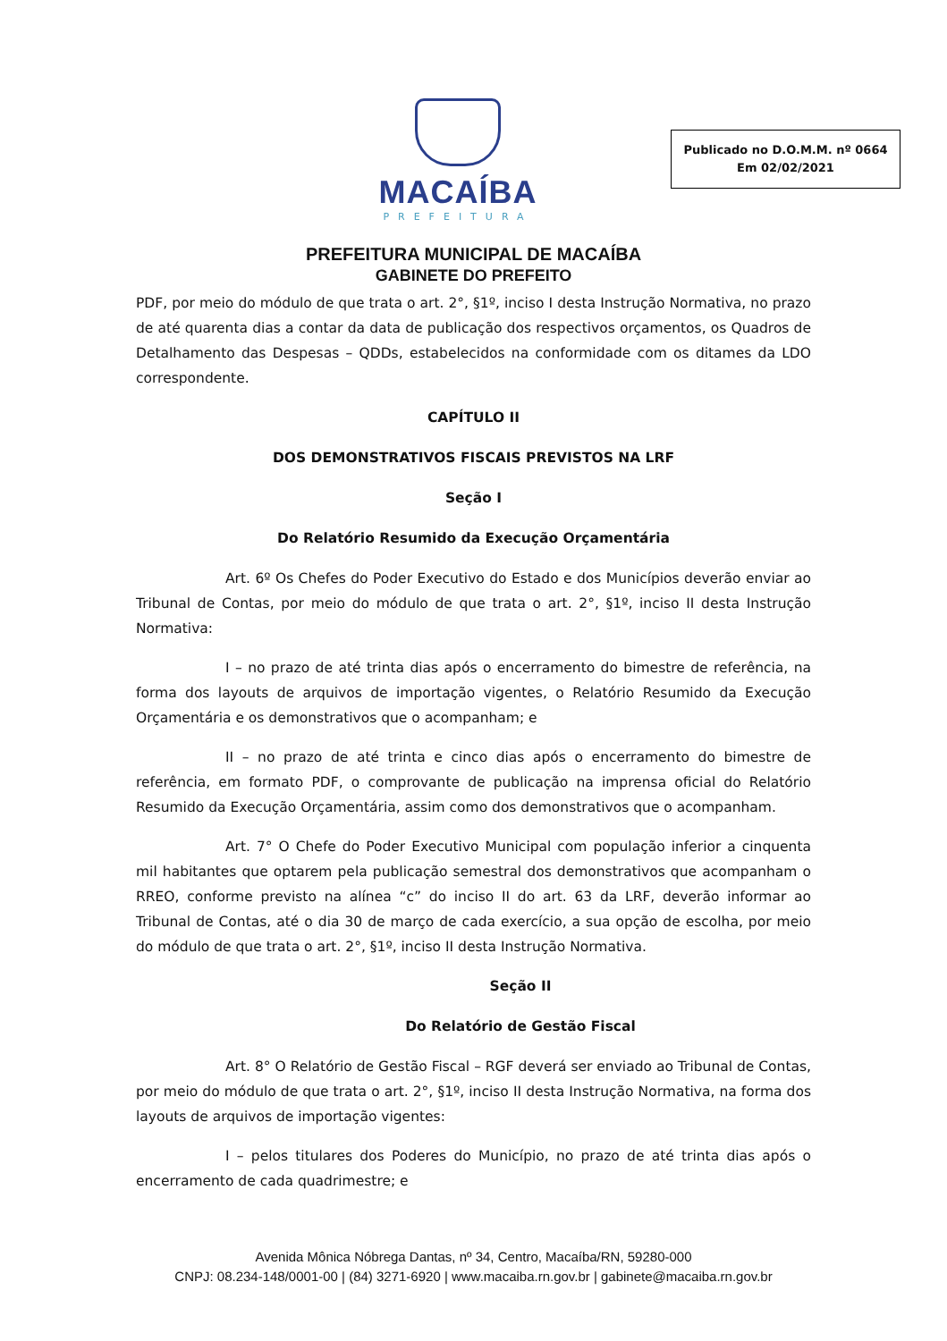MACAÍBA
PREFEITURA
Publicado no D.O.M.M. nº 0664
Em 02/02/2021
PREFEITURA MUNICIPAL DE MACAÍBA
GABINETE DO PREFEITO
PDF, por meio do módulo de que trata o art. 2°, §1º, inciso I desta Instrução Normativa, no prazo de até quarenta dias a contar da data de publicação dos respectivos orçamentos, os Quadros de Detalhamento das Despesas – QDDs, estabelecidos na conformidade com os ditames da LDO correspondente.
CAPÍTULO II
DOS DEMONSTRATIVOS FISCAIS PREVISTOS NA LRF
Seção I
Do Relatório Resumido da Execução Orçamentária
Art. 6º Os Chefes do Poder Executivo do Estado e dos Municípios deverão enviar ao Tribunal de Contas, por meio do módulo de que trata o art. 2°, §1º, inciso II desta Instrução Normativa:
I – no prazo de até trinta dias após o encerramento do bimestre de referência, na forma dos layouts de arquivos de importação vigentes, o Relatório Resumido da Execução Orçamentária e os demonstrativos que o acompanham; e
II – no prazo de até trinta e cinco dias após o encerramento do bimestre de referência, em formato PDF, o comprovante de publicação na imprensa oficial do Relatório Resumido da Execução Orçamentária, assim como dos demonstrativos que o acompanham.
Art. 7° O Chefe do Poder Executivo Municipal com população inferior a cinquenta mil habitantes que optarem pela publicação semestral dos demonstrativos que acompanham o RREO, conforme previsto na alínea “c” do inciso II do art. 63 da LRF, deverão informar ao Tribunal de Contas, até o dia 30 de março de cada exercício, a sua opção de escolha, por meio do módulo de que trata o art. 2°, §1º, inciso II desta Instrução Normativa.
Seção II
Do Relatório de Gestão Fiscal
Art. 8° O Relatório de Gestão Fiscal – RGF deverá ser enviado ao Tribunal de Contas, por meio do módulo de que trata o art. 2°, §1º, inciso II desta Instrução Normativa, na forma dos layouts de arquivos de importação vigentes:
I – pelos titulares dos Poderes do Município, no prazo de até trinta dias após o encerramento de cada quadrimestre; e
Avenida Mônica Nóbrega Dantas, nº 34, Centro, Macaíba/RN, 59280-000
CNPJ: 08.234-148/0001-00 | (84) 3271-6920 | www.macaiba.rn.gov.br | gabinete@macaiba.rn.gov.br